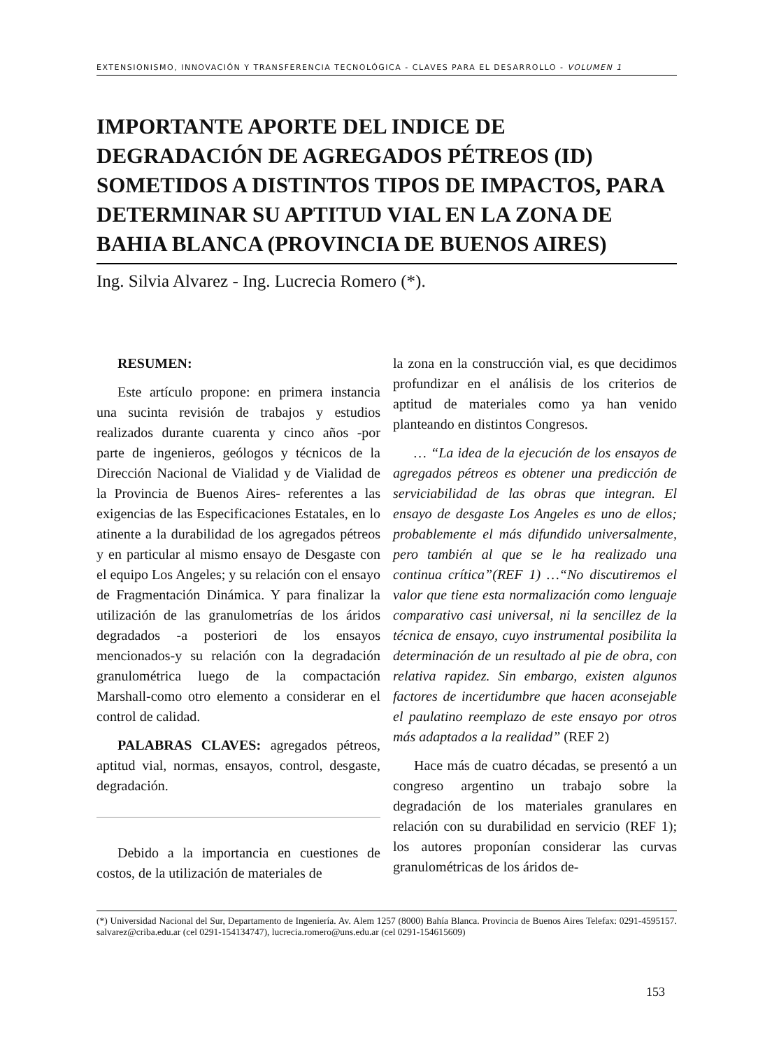EXTENSIONISMO, INNOVACIÓN Y TRANSFERENCIA TECNOLÓGICA - CLAVES PARA EL DESARROLLO - VOLUMEN 1
IMPORTANTE APORTE DEL INDICE DE DEGRADACIÓN DE AGREGADOS PÉTREOS (ID) SOMETIDOS A DISTINTOS TIPOS DE IMPACTOS, PARA DETERMINAR SU APTITUD VIAL EN LA ZONA DE BAHIA BLANCA (PROVINCIA DE BUENOS AIRES)
Ing. Silvia Alvarez - Ing. Lucrecia Romero (*).
RESUMEN:
Este artículo propone: en primera instancia una sucinta revisión de trabajos y estudios realizados durante cuarenta y cinco años -por parte de ingenieros, geólogos y técnicos de la Dirección Nacional de Vialidad y de Vialidad de la Provincia de Buenos Aires- referentes a las exigencias de las Especificaciones Estatales, en lo atinente a la durabilidad de los agregados pétreos y en particular al mismo ensayo de Desgaste con el equipo Los Angeles; y su relación con el ensayo de Fragmentación Dinámica. Y para finalizar la utilización de las granulometrías de los áridos degradados -a posteriori de los ensayos mencionados-y su relación con la degradación granulométrica luego de la compactación Marshall-como otro elemento a considerar en el control de calidad.
PALABRAS CLAVES: agregados pétreos, aptitud vial, normas, ensayos, control, desgaste, degradación.
Debido a la importancia en cuestiones de costos, de la utilización de materiales de
la zona en la construcción vial, es que decidimos profundizar en el análisis de los criterios de aptitud de materiales como ya han venido planteando en distintos Congresos.
… “La idea de la ejecución de los ensayos de agregados pétreos es obtener una predicción de serviciabilidad de las obras que integran. El ensayo de desgaste Los Angeles es uno de ellos; probablemente el más difundido universalmente, pero también al que se le ha realizado una continua crítica”(REF 1) …“No discutiremos el valor que tiene esta normalización como lenguaje comparativo casi universal, ni la sencillez de la técnica de ensayo, cuyo instrumental posibilita la determinación de un resultado al pie de obra, con relativa rapidez. Sin embargo, existen algunos factores de incertidumbre que hacen aconsejable el paulatino reemplazo de este ensayo por otros más adaptados a la realidad” (REF 2)
Hace más de cuatro décadas, se presentó a un congreso argentino un trabajo sobre la degradación de los materiales granulares en relación con su durabilidad en servicio (REF 1); los autores proponían considerar las curvas granulométricas de los áridos de-
(*) Universidad Nacional del Sur, Departamento de Ingeniería. Av. Alem 1257 (8000) Bahía Blanca. Provincia de Buenos Aires Telefax: 0291-4595157. salvarez@criba.edu.ar (cel 0291-154134747), lucrecia.romero@uns.edu.ar (cel 0291-154615609)
153